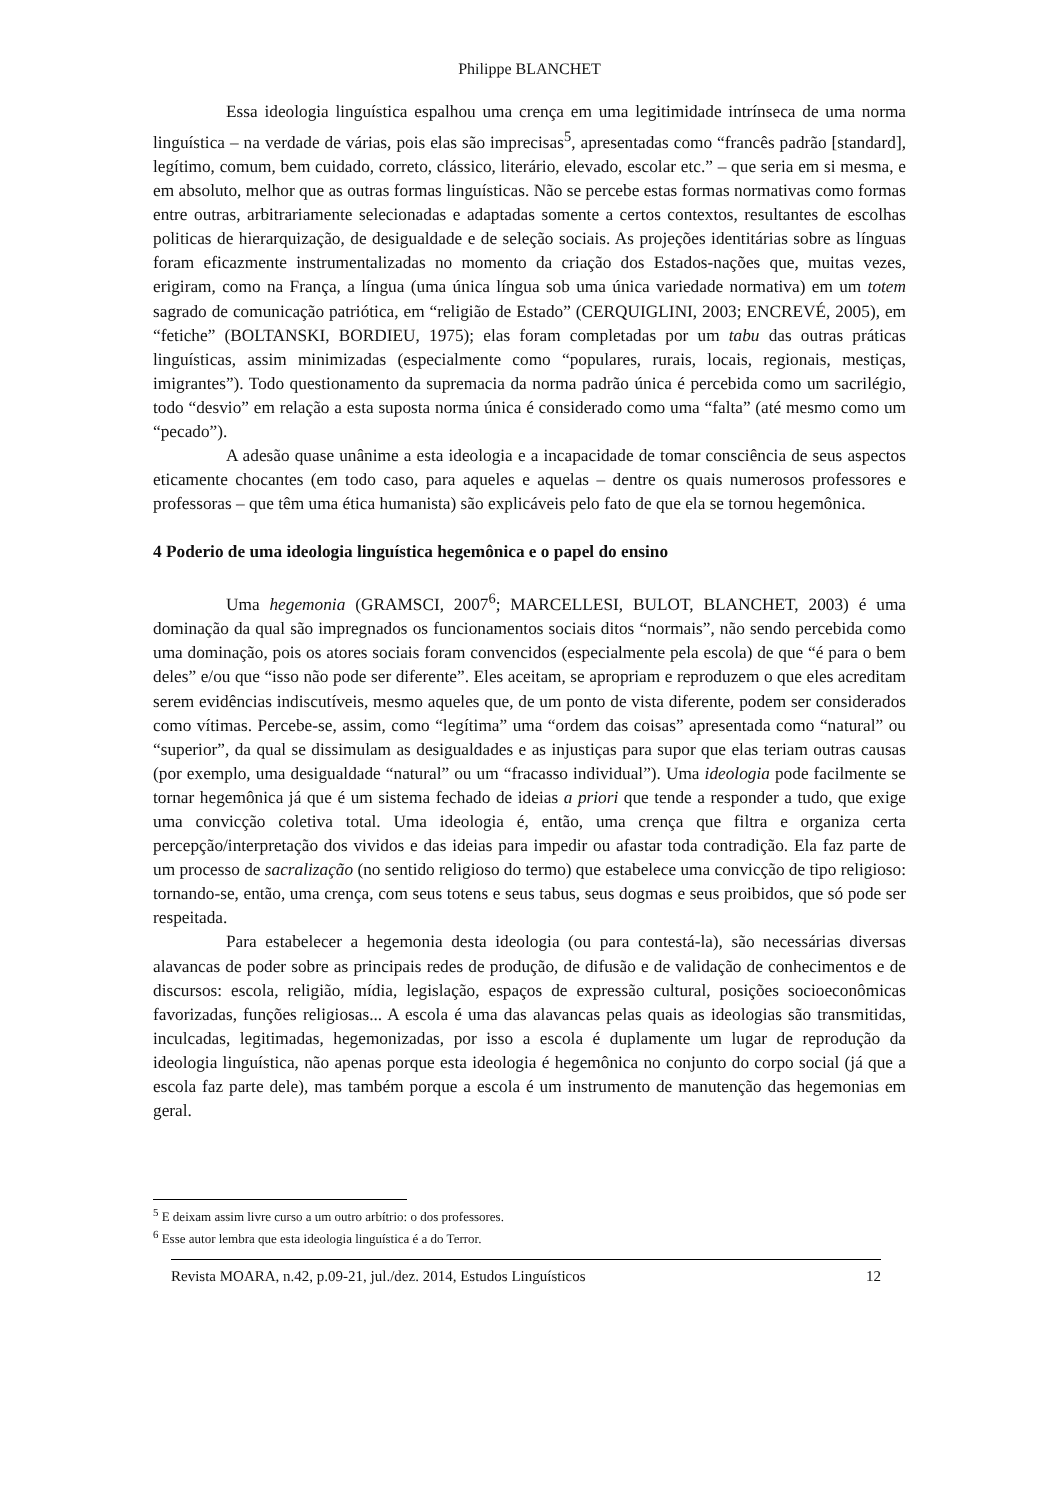Philippe BLANCHET
Essa ideologia linguística espalhou uma crença em uma legitimidade intrínseca de uma norma linguística – na verdade de várias, pois elas são imprecisas<sup>5</sup>, apresentadas como “francês padrão [standard], legítimo, comum, bem cuidado, correto, clássico, literário, elevado, escolar etc.” – que seria em si mesma, e em absoluto, melhor que as outras formas linguísticas. Não se percebe estas formas normativas como formas entre outras, arbitrariamente selecionadas e adaptadas somente a certos contextos, resultantes de escolhas politicas de hierarquização, de desigualdade e de seleção sociais. As projeções identitárias sobre as línguas foram eficazmente instrumentalizadas no momento da criação dos Estados-nações que, muitas vezes, erigiram, como na França, a língua (uma única língua sob uma única variedade normativa) em um totem sagrado de comunicação patriótica, em “religião de Estado” (CERQUIGLINI, 2003; ENCREVÉ, 2005), em “fetiche” (BOLTANSKI, BORDIEU, 1975); elas foram completadas por um tabu das outras práticas linguísticas, assim minimizadas (especialmente como “populares, rurais, locais, regionais, mestiças, imigrantes”). Todo questionamento da supremacia da norma padrão única é percebida como um sacrilégio, todo “desvio” em relação a esta suposta norma única é considerado como uma “falta” (até mesmo como um “pecado”).
A adesão quase unânime a esta ideologia e a incapacidade de tomar consciência de seus aspectos eticamente chocantes (em todo caso, para aqueles e aquelas – dentre os quais numerosos professores e professoras – que têm uma ética humanista) são explicáveis pelo fato de que ela se tornou hegemônica.
4 Poderio de uma ideologia linguística hegemônica e o papel do ensino
Uma hegemonia (GRAMSCI, 2007<sup>6</sup>; MARCELLESI, BULOT, BLANCHET, 2003) é uma dominação da qual são impregnados os funcionamentos sociais ditos “normais”, não sendo percebida como uma dominação, pois os atores sociais foram convencidos (especialmente pela escola) de que “é para o bem deles” e/ou que “isso não pode ser diferente”. Eles aceitam, se apropriam e reproduzem o que eles acreditam serem evidências indiscutíveis, mesmo aqueles que, de um ponto de vista diferente, podem ser considerados como vítimas. Percebe-se, assim, como “legítima” uma “ordem das coisas” apresentada como “natural” ou “superior”, da qual se dissimulam as desigualdades e as injustiças para supor que elas teriam outras causas (por exemplo, uma desigualdade “natural” ou um “fracasso individual”). Uma ideologia pode facilmente se tornar hegemônica já que é um sistema fechado de ideias a priori que tende a responder a tudo, que exige uma convicção coletiva total. Uma ideologia é, então, uma crença que filtra e organiza certa percepção/interpretação dos vividos e das ideias para impedir ou afastar toda contradição. Ela faz parte de um processo de sacralização (no sentido religioso do termo) que estabelece uma convicção de tipo religioso: tornando-se, então, uma crença, com seus totens e seus tabus, seus dogmas e seus proibidos, que só pode ser respeitada.
Para estabelecer a hegemonia desta ideologia (ou para contestá-la), são necessárias diversas alavancas de poder sobre as principais redes de produção, de difusão e de validação de conhecimentos e de discursos: escola, religião, mídia, legislação, espaços de expressão cultural, posições socioeconômicas favorizadas, funções religiosas... A escola é uma das alavancas pelas quais as ideologias são transmitidas, inculcadas, legitimadas, hegemonizadas, por isso a escola é duplamente um lugar de reprodução da ideologia linguística, não apenas porque esta ideologia é hegemônica no conjunto do corpo social (já que a escola faz parte dele), mas também porque a escola é um instrumento de manutenção das hegemonias em geral.
<sup>5</sup> E deixam assim livre curso a um outro arbítrio: o dos professores.
<sup>6</sup> Esse autor lembra que esta ideologia linguística é a do Terror.
Revista MOARA, n.42, p.09-21, jul./dez. 2014, Estudos Linguísticos 12